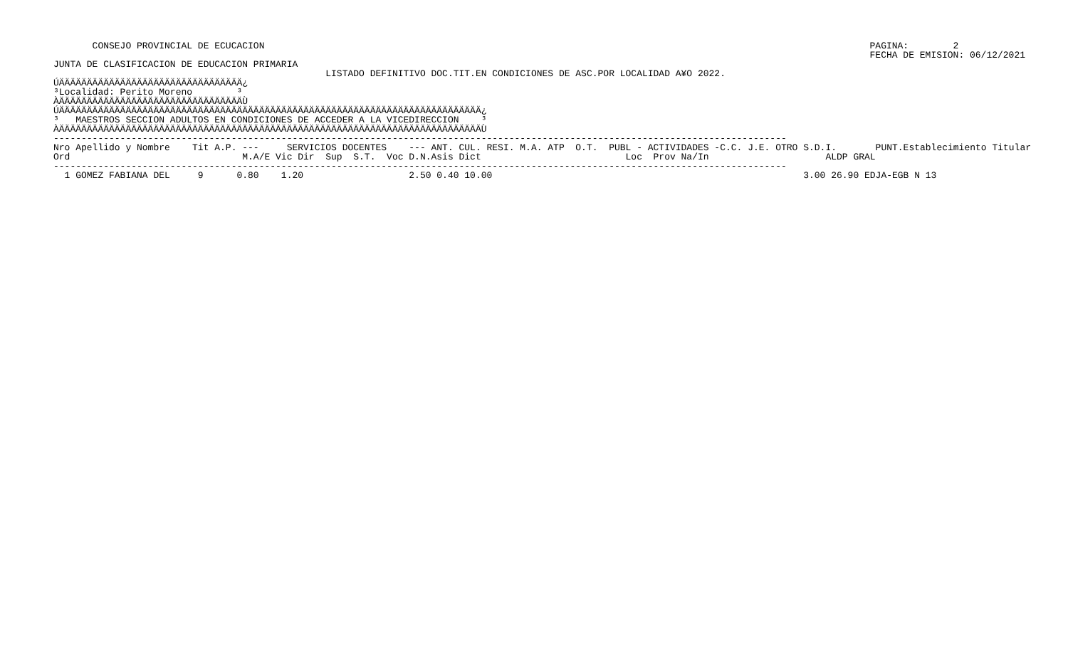CONSEJO PROVINCIAL DE ECUCACION PAGINA: 2 FECHA DE EMISION: 06/12/2021
JUNTA DE CLASIFICACION DE EDUCACION PRIMARIA LISTADO DEFINITIVO DOC.TIT.EN CONDICIONES DE ASC.POR LOCALIDAD A¥O 2022. ÚÄÄÄÄÄÄÄÄÄÄÄÄÄÄÄÄÄÄÄÄÄÄÄÄÄÄÄÄÄÄÄÄÄ¿ ³Localidad: Perito Moreno ³ ÀÄÄÄÄÄÄÄÄÄÄÄÄÄÄÄÄÄÄÄÄÄÄÄÄÄÄÄÄÄÄÄÄÄÙ ÚÄÄÄÄÄÄÄÄÄÄÄÄÄÄÄÄÄÄÄÄÄÄÄÄÄÄÄÄÄÄÄÄÄÄÄÄÄÄÄÄÄÄÄÄÄÄÄÄÄÄÄÄÄÄÄÄÄÄÄÄÄÄÄÄÄÄÄÄÄÄÄÄÄÄÄÄ¿ ³ MAESTROS SECCION ADULTOS EN CONDICIONES DE ACCEDER A LA VICEDIRECCION ³ ÀÄÄÄÄÄÄÄÄÄÄÄÄÄÄÄÄÄÄÄÄÄÄÄÄÄÄÄÄÄÄÄÄÄÄÄÄÄÄÄÄÄÄÄÄÄÄÄÄÄÄÄÄÄÄÄÄÄÄÄÄÄÄÄÄÄÄÄÄÄÄÄÄÄÄÄÄÙ ------------------------------------------------------------------------------------------------------------------------------------
| Nro Apellido y Nombre Tit A.P. --- SERVICIOS DOCENTES --- ANT. CUL. RESI. M.A. ATP O.T. PUBL - ACTIVIDADES -C.C. J.E. OTRO S.D.I. PUNT.Establecimiento Titular Ord M.A/E Vic Dir Sup S.T. Voc D.N.Asis Dict Loc Prov Na/In ALDP GRAL |
| --- |
| ------------------------------------------------------------------------------------------------------------------------------------ |
| 1 GOMEZ FABIANA DEL 9 0.80 1.20 2.50 0.40 10.00 3.00 26.90 EDJA-EGB N 13 |